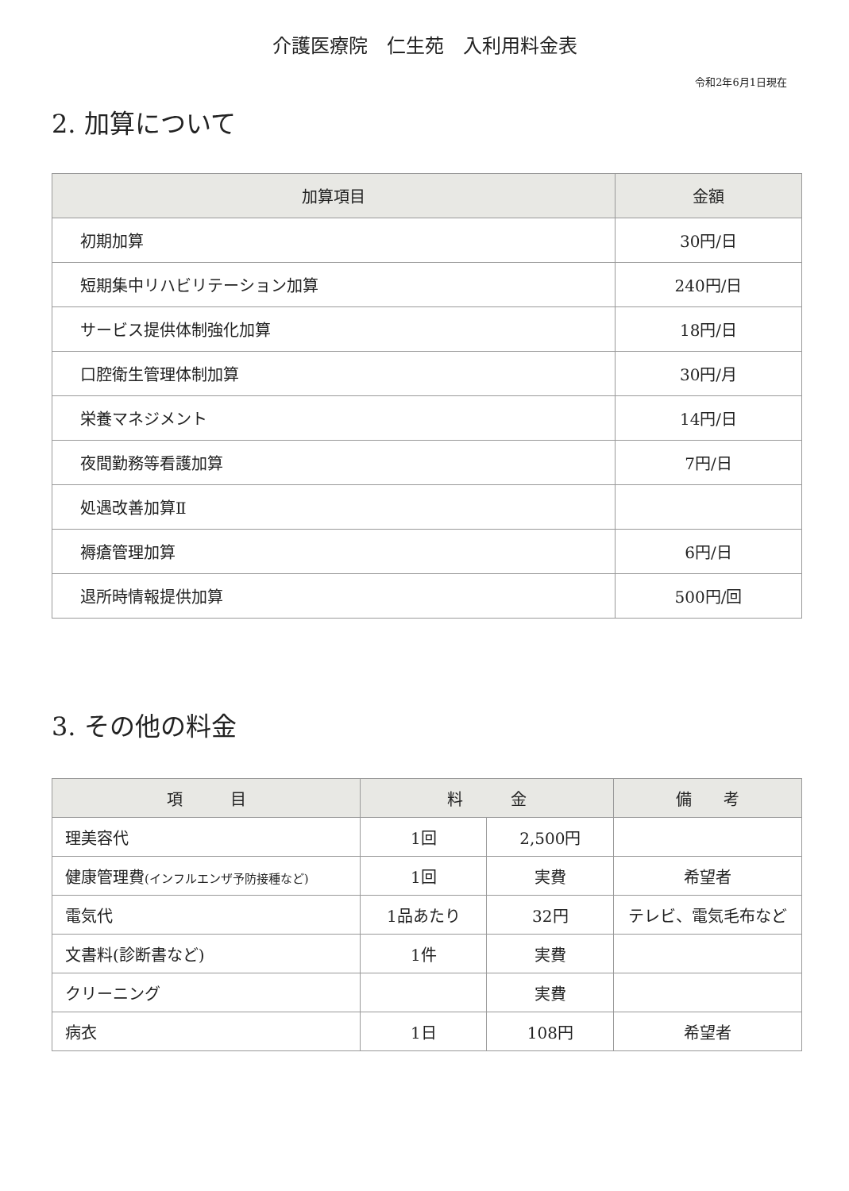介護医療院　仁生苑　入利用料金表
令和2年6月1日現在
2. 加算について
| 加算項目 | 金額 |
| --- | --- |
| 初期加算 | 30円/日 |
| 短期集中リハビリテーション加算 | 240円/日 |
| サービス提供体制強化加算 | 18円/日 |
| 口腔衛生管理体制加算 | 30円/月 |
| 栄養マネジメント | 14円/日 |
| 夜間勤務等看護加算 | 7円/日 |
| 処遇改善加算Ⅱ | |
| 褥瘡管理加算 | 6円/日 |
| 退所時情報提供加算 | 500円/回 |
3. その他の料金
| 項 目 | 料 金 | | 備 考 |
| --- | --- | --- | --- |
| 理美容代 | 1回 | 2,500円 | |
| 健康管理費 (インフルエンザ予防接種など) | 1回 | 実費 | 希望者 |
| 電気代 | 1品あたり | 32円 | テレビ、電気毛布など |
| 文書料(診断書など) | 1件 | 実費 | |
| クリーニング | | 実費 | |
| 病衣 | 1日 | 108円 | 希望者 |